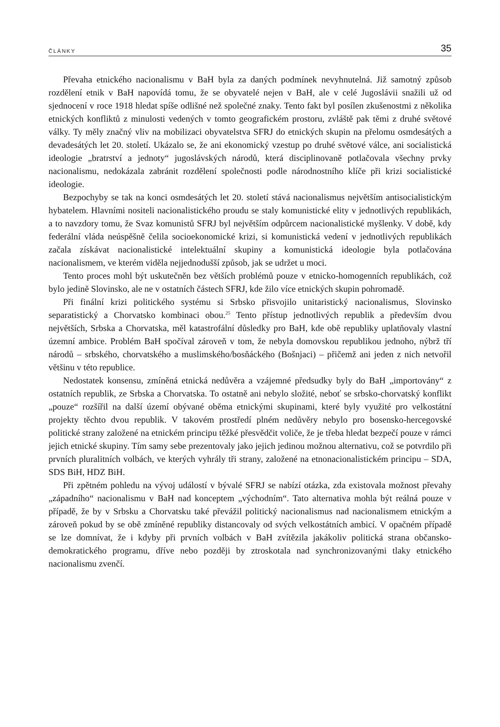ČLÁNKY 35
Převaha etnického nacionalismu v BaH byla za daných podmínek nevyhnutelná. Již samotný způsob rozdělení etnik v BaH napovídá tomu, že se obyvatelé nejen v BaH, ale v celé Jugoslávii snažili už od sjednocení v roce 1918 hledat spíše odlišné než společné znaky. Tento fakt byl posílen zkušenostmi z několika etnických konfliktů z minulosti vedených v tomto geografickém prostoru, zvláště pak těmi z druhé světové války. Ty měly značný vliv na mobilizaci obyvatelstva SFRJ do etnických skupin na přelomu osmdesátých a devadesátých let 20. století. Ukázalo se, že ani ekonomický vzestup po druhé světové válce, ani socialistická ideologie „bratrství a jednoty“ jugoslávských národů, která disciplinovaně potlačovala všechny prvky nacionalismu, nedokázala zabránit rozdělení společnosti podle národnostního klíče při krizi socialistické ideologie.
Bezpochyby se tak na konci osmdesátých let 20. století stává nacionalismus největším antisocialistickým hybatelem. Hlavními nositeli nacionalistického proudu se staly komunistické elity v jednotlivých republikách, a to navzdory tomu, že Svaz komunistů SFRJ byl největším odpůrcem nacionalistické myšlenky. V době, kdy federální vláda neúspěšně čelila socioekonomické krizi, si komunistická vedení v jednotlivých republikách začala získávat nacionalistické intelektuální skupiny a komunistická ideologie byla potlačována nacionalismem, ve kterém viděla nejjednodušší způsob, jak se udržet u moci.
Tento proces mohl být uskutečněn bez větších problémů pouze v etnicko-homogenních republikách, což bylo jedině Slovinsko, ale ne v ostatních částech SFRJ, kde žilo více etnických skupin pohromadě.
Při finální krizi politického systému si Srbsko přisvojilo unitaristický nacionalismus, Slovinsko separatistický a Chorvatsko kombinaci obou.<sup>25</sup> Tento přístup jednotlivých republik a především dvou největších, Srbska a Chorvatska, měl katastrofální důsledky pro BaH, kde obě republiky uplatňovaly vlastní územní ambice. Problém BaH spočíval zároveň v tom, že nebyla domovskou republikou jednoho, nýbrž tří národů – srbského, chorvatského a muslimského/bosňáckého (Bošnjaci) – přičemž ani jeden z nich netvořil většinu v této republice.
Nedostatek konsensu, zmíněná etnická nedůvěra a vzájemné předsudky byly do BaH „importovány“ z ostatních republik, ze Srbska a Chorvatska. To ostatně ani nebylo složité, neboť se srbsko-chorvatský konflikt „pouze“ rozšířil na další území obývané oběma etnickými skupinami, které byly využité pro velkostátní projekty těchto dvou republik. V takovém prostředí plném nedůvěry nebylo pro bosensko-hercegovské politické strany založené na etnickém principu těžké přesvědčit voliče, že je třeba hledat bezpečí pouze v rámci jejich etnické skupiny. Tím samy sebe prezentovaly jako jejich jedinou možnou alternativu, což se potvrdilo při prvních pluralitních volbách, ve kterých vyhrály tři strany, založené na etnonacionalistickém principu – SDA, SDS BiH, HDZ BiH.
Při zpětném pohledu na vývoj událostí v bývalé SFRJ se nabízí otázka, zda existovala možnost převahy „západního“ nacionalismu v BaH nad konceptem „východním“. Tato alternativa mohla být reálná pouze v případě, že by v Srbsku a Chorvatsku také převážil politický nacionalismus nad nacionalismem etnickým a zároveň pokud by se obě zmíněné republiky distancovaly od svých velkostátních ambicí. V opačném případě se lze domnívat, že i kdyby při prvních volbách v BaH zvítězila jakákoliv politická strana občansko-demokratického programu, dříve nebo později by ztroskotala nad synchronizovanými tlaky etnického nacionalismu zvenčí.